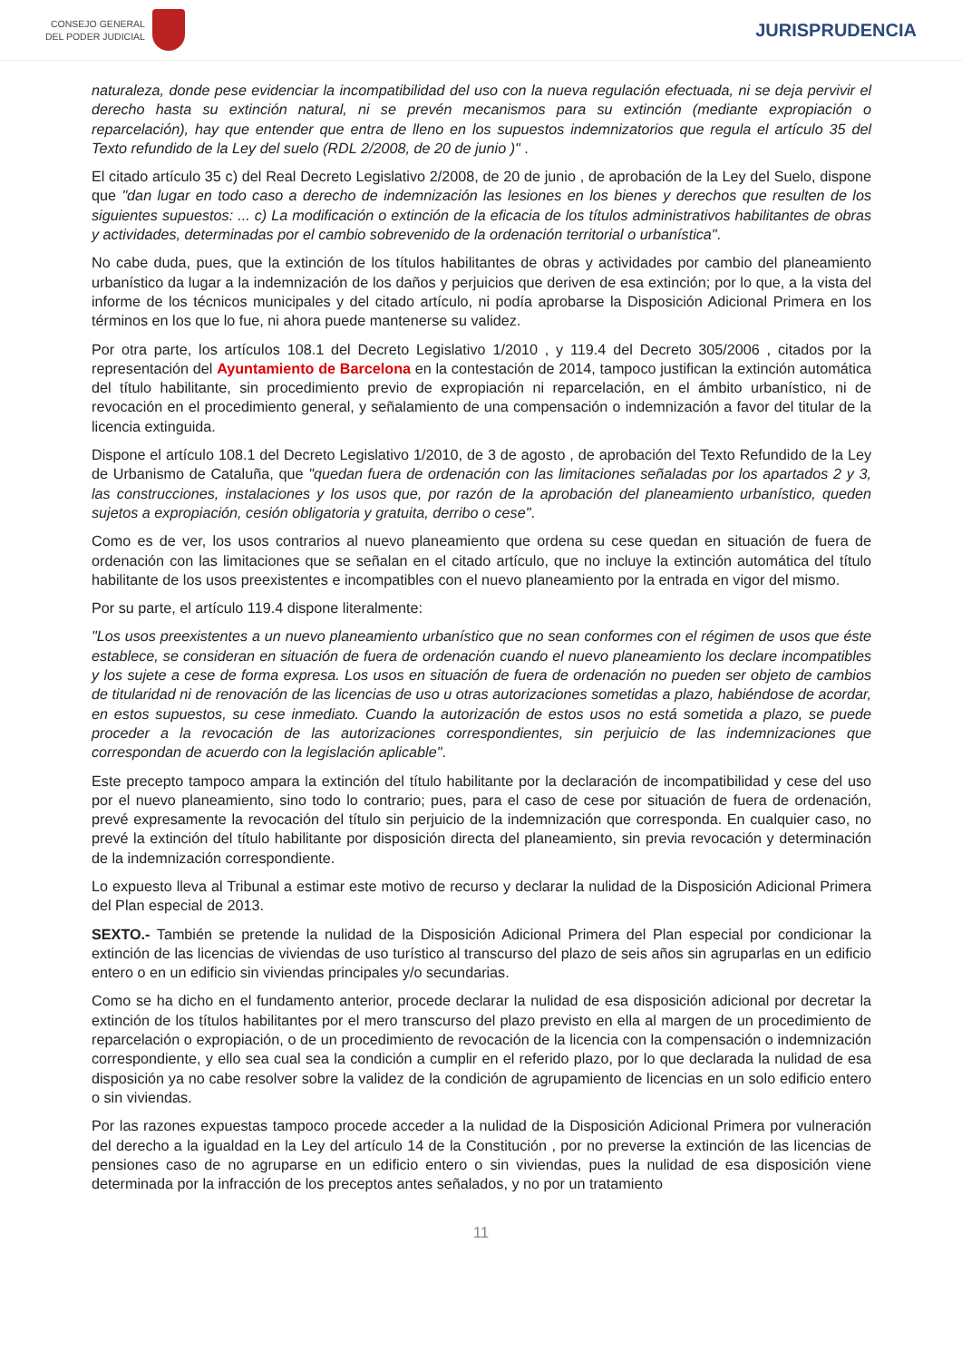CONSEJO GENERAL
DEL PODER JUDICIAL
JURISPRUDENCIA
naturaleza, donde pese evidenciar la incompatibilidad del uso con la nueva regulación efectuada, ni se deja pervivir el derecho hasta su extinción natural, ni se prevén mecanismos para su extinción (mediante expropiación o reparcelación), hay que entender que entra de lleno en los supuestos indemnizatorios que regula el artículo 35 del Texto refundido de la Ley del suelo (RDL 2/2008, de 20 de junio )" .
El citado artículo 35 c) del Real Decreto Legislativo 2/2008, de 20 de junio , de aprobación de la Ley del Suelo, dispone que "dan lugar en todo caso a derecho de indemnización las lesiones en los bienes y derechos que resulten de los siguientes supuestos: ... c) La modificación o extinción de la eficacia de los títulos administrativos habilitantes de obras y actividades, determinadas por el cambio sobrevenido de la ordenación territorial o urbanística".
No cabe duda, pues, que la extinción de los títulos habilitantes de obras y actividades por cambio del planeamiento urbanístico da lugar a la indemnización de los daños y perjuicios que deriven de esa extinción; por lo que, a la vista del informe de los técnicos municipales y del citado artículo, ni podía aprobarse la Disposición Adicional Primera en los términos en los que lo fue, ni ahora puede mantenerse su validez.
Por otra parte, los artículos 108.1 del Decreto Legislativo 1/2010 , y 119.4 del Decreto 305/2006 , citados por la representación del Ayuntamiento de Barcelona en la contestación de 2014, tampoco justifican la extinción automática del título habilitante, sin procedimiento previo de expropiación ni reparcelación, en el ámbito urbanístico, ni de revocación en el procedimiento general, y señalamiento de una compensación o indemnización a favor del titular de la licencia extinguida.
Dispone el artículo 108.1 del Decreto Legislativo 1/2010, de 3 de agosto , de aprobación del Texto Refundido de la Ley de Urbanismo de Cataluña, que "quedan fuera de ordenación con las limitaciones señaladas por los apartados 2 y 3, las construcciones, instalaciones y los usos que, por razón de la aprobación del planeamiento urbanístico, queden sujetos a expropiación, cesión obligatoria y gratuita, derribo o cese".
Como es de ver, los usos contrarios al nuevo planeamiento que ordena su cese quedan en situación de fuera de ordenación con las limitaciones que se señalan en el citado artículo, que no incluye la extinción automática del título habilitante de los usos preexistentes e incompatibles con el nuevo planeamiento por la entrada en vigor del mismo.
Por su parte, el artículo 119.4 dispone literalmente:
"Los usos preexistentes a un nuevo planeamiento urbanístico que no sean conformes con el régimen de usos que éste establece, se consideran en situación de fuera de ordenación cuando el nuevo planeamiento los declare incompatibles y los sujete a cese de forma expresa. Los usos en situación de fuera de ordenación no pueden ser objeto de cambios de titularidad ni de renovación de las licencias de uso u otras autorizaciones sometidas a plazo, habiéndose de acordar, en estos supuestos, su cese inmediato. Cuando la autorización de estos usos no está sometida a plazo, se puede proceder a la revocación de las autorizaciones correspondientes, sin perjuicio de las indemnizaciones que correspondan de acuerdo con la legislación aplicable".
Este precepto tampoco ampara la extinción del título habilitante por la declaración de incompatibilidad y cese del uso por el nuevo planeamiento, sino todo lo contrario; pues, para el caso de cese por situación de fuera de ordenación, prevé expresamente la revocación del título sin perjuicio de la indemnización que corresponda. En cualquier caso, no prevé la extinción del título habilitante por disposición directa del planeamiento, sin previa revocación y determinación de la indemnización correspondiente.
Lo expuesto lleva al Tribunal a estimar este motivo de recurso y declarar la nulidad de la Disposición Adicional Primera del Plan especial de 2013.
SEXTO.- También se pretende la nulidad de la Disposición Adicional Primera del Plan especial por condicionar la extinción de las licencias de viviendas de uso turístico al transcurso del plazo de seis años sin agruparlas en un edificio entero o en un edificio sin viviendas principales y/o secundarias.
Como se ha dicho en el fundamento anterior, procede declarar la nulidad de esa disposición adicional por decretar la extinción de los títulos habilitantes por el mero transcurso del plazo previsto en ella al margen de un procedimiento de reparcelación o expropiación, o de un procedimiento de revocación de la licencia con la compensación o indemnización correspondiente, y ello sea cual sea la condición a cumplir en el referido plazo, por lo que declarada la nulidad de esa disposición ya no cabe resolver sobre la validez de la condición de agrupamiento de licencias en un solo edificio entero o sin viviendas.
Por las razones expuestas tampoco procede acceder a la nulidad de la Disposición Adicional Primera por vulneración del derecho a la igualdad en la Ley del artículo 14 de la Constitución , por no preverse la extinción de las licencias de pensiones caso de no agruparse en un edificio entero o sin viviendas, pues la nulidad de esa disposición viene determinada por la infracción de los preceptos antes señalados, y no por un tratamiento
11